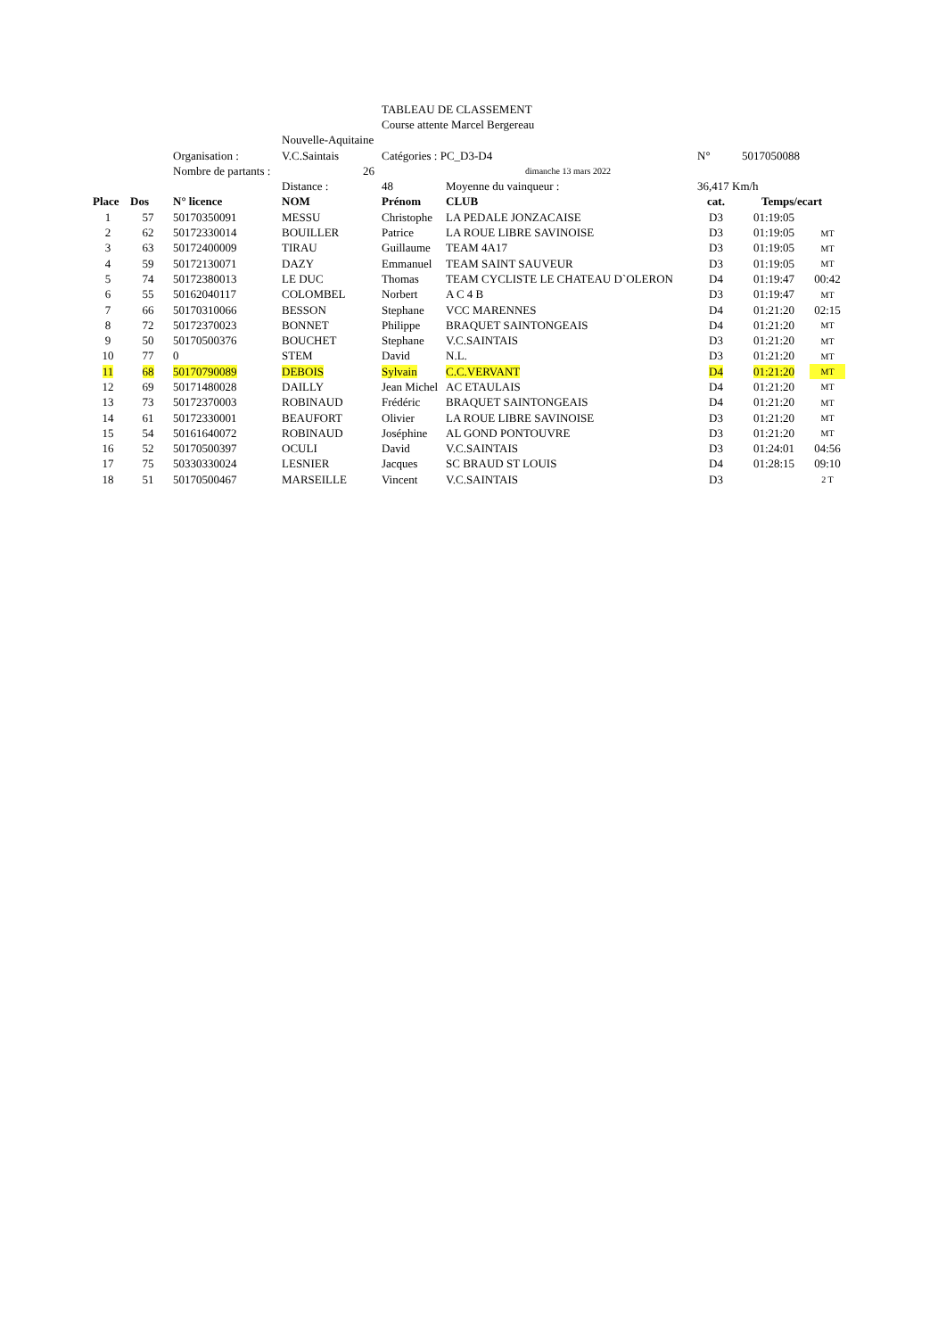| | | | | TABLEAU DE CLASSEMENT | | | | |
| | | | | Course attente Marcel Bergereau | | | | |
| | | | Nouvelle-Aquitaine | | | | | |
| | | Organisation : | V.C.Saintais | Catégories : PC_D3-D4 | | N° | 5017050088 | |
| | | Nombre de partants : | 26 | | dimanche 13 mars 2022 | | | |
| | | | Distance : | 48 | Moyenne du vainqueur : | 36,417 Km/h | | |
| Place | Dos | N° licence | NOM | Prénom | CLUB | cat. | Temps/ecart | |
| 1 | 57 | 50170350091 | MESSU | Christophe | LA PEDALE JONZACAISE | D3 | 01:19:05 | |
| 2 | 62 | 50172330014 | BOUILLER | Patrice | LA ROUE LIBRE SAVINOISE | D3 | 01:19:05 | MT |
| 3 | 63 | 50172400009 | TIRAU | Guillaume | TEAM 4A17 | D3 | 01:19:05 | MT |
| 4 | 59 | 50172130071 | DAZY | Emmanuel | TEAM SAINT SAUVEUR | D3 | 01:19:05 | MT |
| 5 | 74 | 50172380013 | LE DUC | Thomas | TEAM CYCLISTE LE CHATEAU D`OLERON | D4 | 01:19:47 | 00:42 |
| 6 | 55 | 50162040117 | COLOMBEL | Norbert | A C 4 B | D3 | 01:19:47 | MT |
| 7 | 66 | 50170310066 | BESSON | Stephane | VCC MARENNES | D4 | 01:21:20 | 02:15 |
| 8 | 72 | 50172370023 | BONNET | Philippe | BRAQUET SAINTONGEAIS | D4 | 01:21:20 | MT |
| 9 | 50 | 50170500376 | BOUCHET | Stephane | V.C.SAINTAIS | D3 | 01:21:20 | MT |
| 10 | 77 | 0 | STEM | David | N.L. | D3 | 01:21:20 | MT |
| 11 | 68 | 50170790089 | DEBOIS | Sylvain | C.C.VERVANT | D4 | 01:21:20 | MT |
| 12 | 69 | 50171480028 | DAILLY | Jean Michel | AC ETAULAIS | D4 | 01:21:20 | MT |
| 13 | 73 | 50172370003 | ROBINAUD | Frédéric | BRAQUET SAINTONGEAIS | D4 | 01:21:20 | MT |
| 14 | 61 | 50172330001 | BEAUFORT | Olivier | LA ROUE LIBRE SAVINOISE | D3 | 01:21:20 | MT |
| 15 | 54 | 50161640072 | ROBINAUD | Joséphine | AL GOND PONTOUVRE | D3 | 01:21:20 | MT |
| 16 | 52 | 50170500397 | OCULI | David | V.C.SAINTAIS | D3 | 01:24:01 | 04:56 |
| 17 | 75 | 50330330024 | LESNIER | Jacques | SC BRAUD ST LOUIS | D4 | 01:28:15 | 09:10 |
| 18 | 51 | 50170500467 | MARSEILLE | Vincent | V.C.SAINTAIS | D3 | | 2 T |